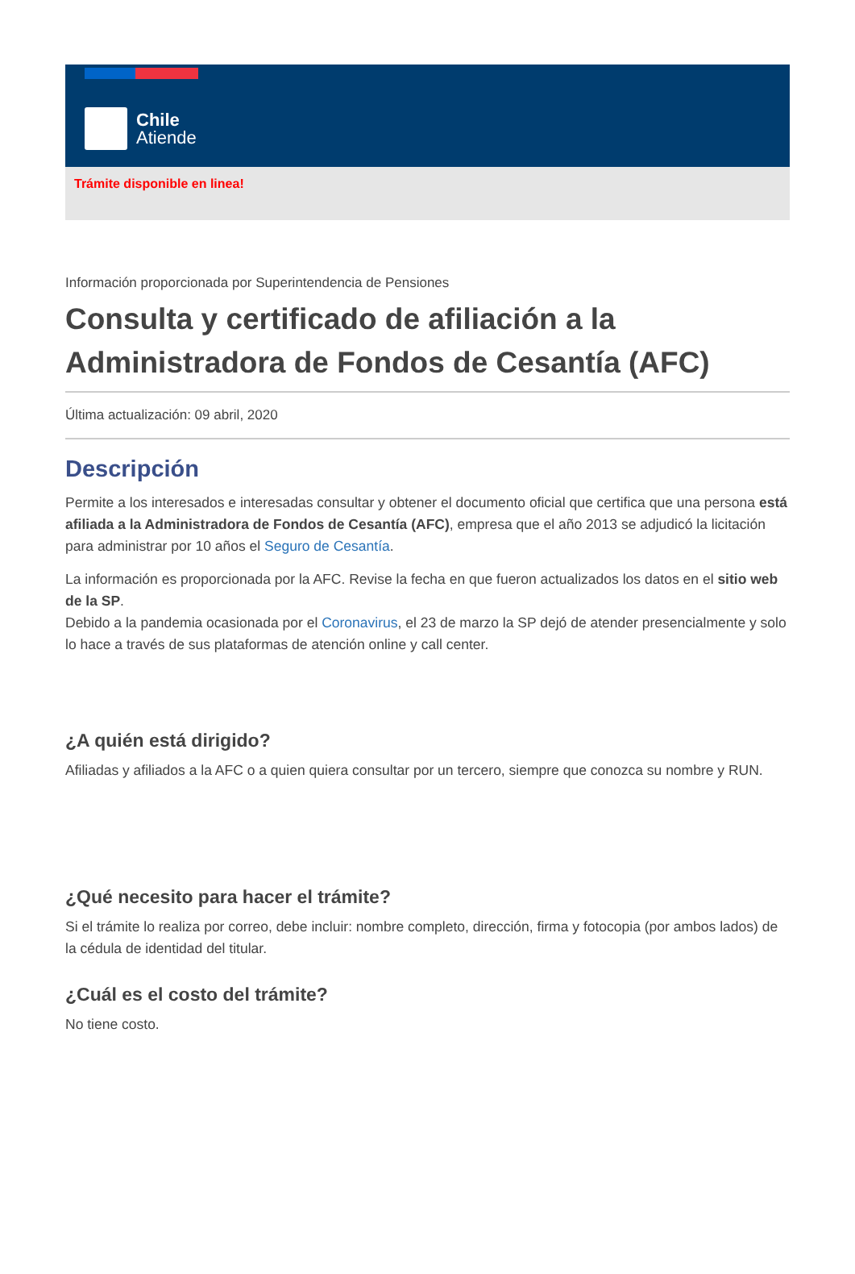Chile
Atiende
Trámite disponible en linea!
Información proporcionada por Superintendencia de Pensiones
Consulta y certificado de afiliación a la Administradora de Fondos de Cesantía (AFC)
Última actualización: 09 abril, 2020
Descripción
Permite a los interesados e interesadas consultar y obtener el documento oficial que certifica que una persona está afiliada a la Administradora de Fondos de Cesantía (AFC), empresa que el año 2013 se adjudicó la licitación para administrar por 10 años el Seguro de Cesantía.
La información es proporcionada por la AFC. Revise la fecha en que fueron actualizados los datos en el sitio web de la SP.
Debido a la pandemia ocasionada por el Coronavirus, el 23 de marzo la SP dejó de atender presencialmente y solo lo hace a través de sus plataformas de atención online y call center.
¿A quién está dirigido?
Afiliadas y afiliados a la AFC o a quien quiera consultar por un tercero, siempre que conozca su nombre y RUN.
¿Qué necesito para hacer el trámite?
Si el trámite lo realiza por correo, debe incluir: nombre completo, dirección, firma y fotocopia (por ambos lados) de la cédula de identidad del titular.
¿Cuál es el costo del trámite?
No tiene costo.